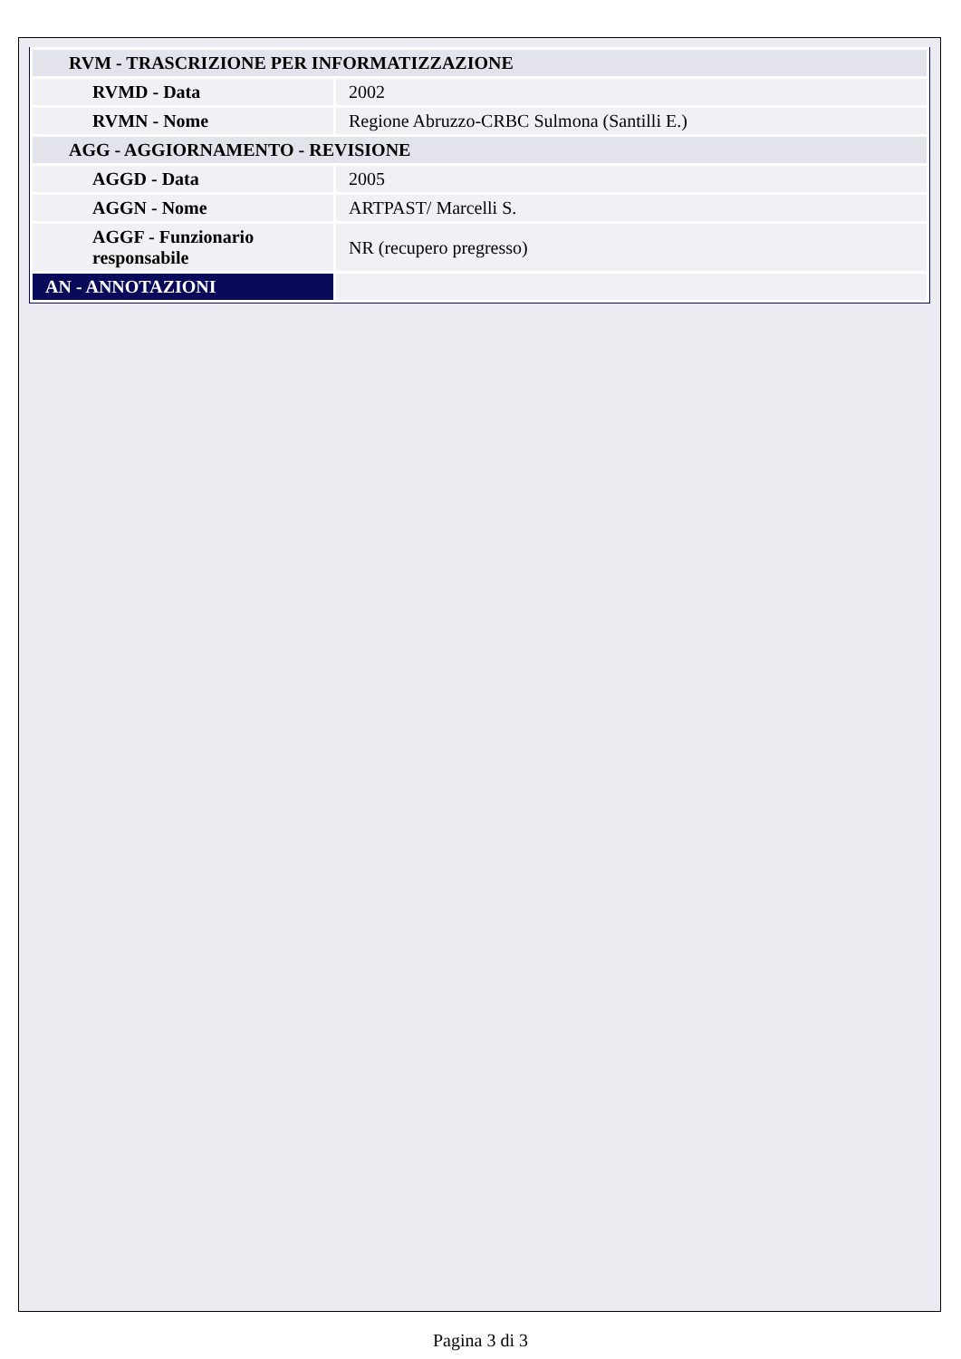| RVM - TRASCRIZIONE PER INFORMATIZZAZIONE | |
| RVMD - Data | 2002 |
| RVMN - Nome | Regione Abruzzo-CRBC Sulmona (Santilli E.) |
| AGG - AGGIORNAMENTO - REVISIONE | |
| AGGD - Data | 2005 |
| AGGN - Nome | ARTPAST/ Marcelli S. |
| AGGF - Funzionario responsabile | NR (recupero pregresso) |
| AN - ANNOTAZIONI | |
Pagina 3 di 3